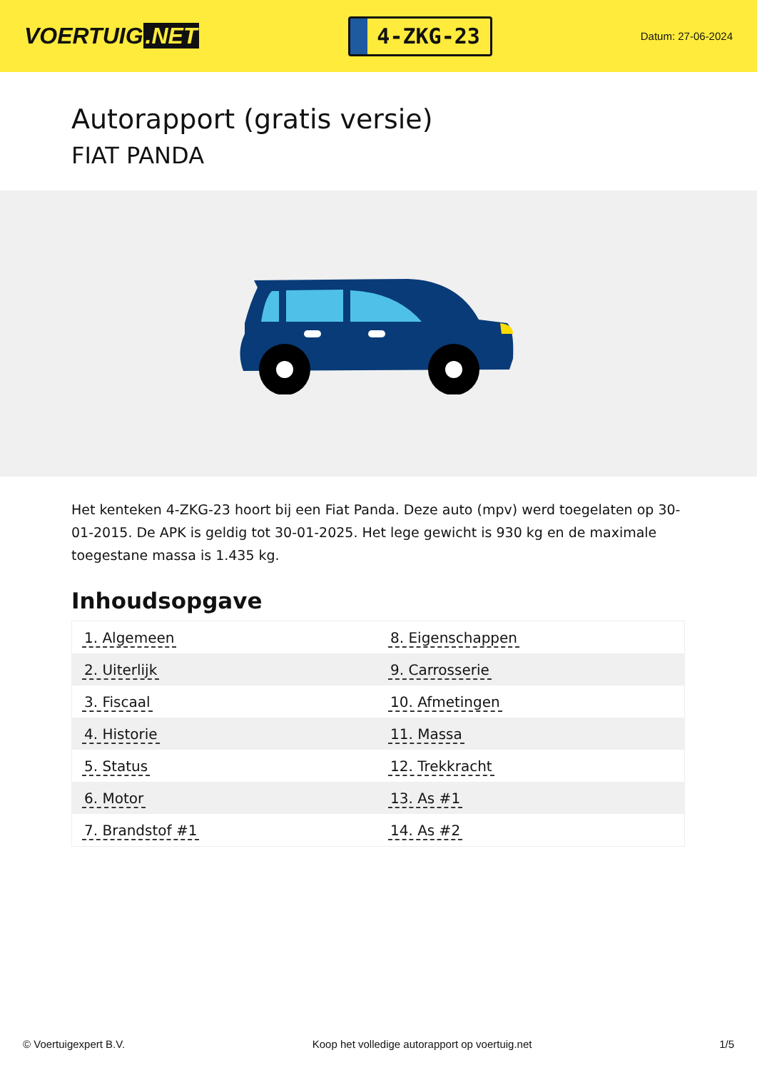VOERTUIG.NET
4-ZKG-23
Datum: 27-06-2024
Autorapport (gratis versie)
FIAT PANDA
Het kenteken 4-ZKG-23 hoort bij een Fiat Panda. Deze auto (mpv) werd toegelaten op 30-01-2015. De APK is geldig tot 30-01-2025. Het lege gewicht is 930 kg en de maximale toegestane massa is 1.435 kg.
Inhoudsopgave
| 1. Algemeen | 8. Eigenschappen |
| 2. Uiterlijk | 9. Carrosserie |
| 3. Fiscaal | 10. Afmetingen |
| 4. Historie | 11. Massa |
| 5. Status | 12. Trekkracht |
| 6. Motor | 13. As #1 |
| 7. Brandstof #1 | 14. As #2 |
© Voertuigexpert B.V. Koop het volledige autorapport op voertuig.net 1/5